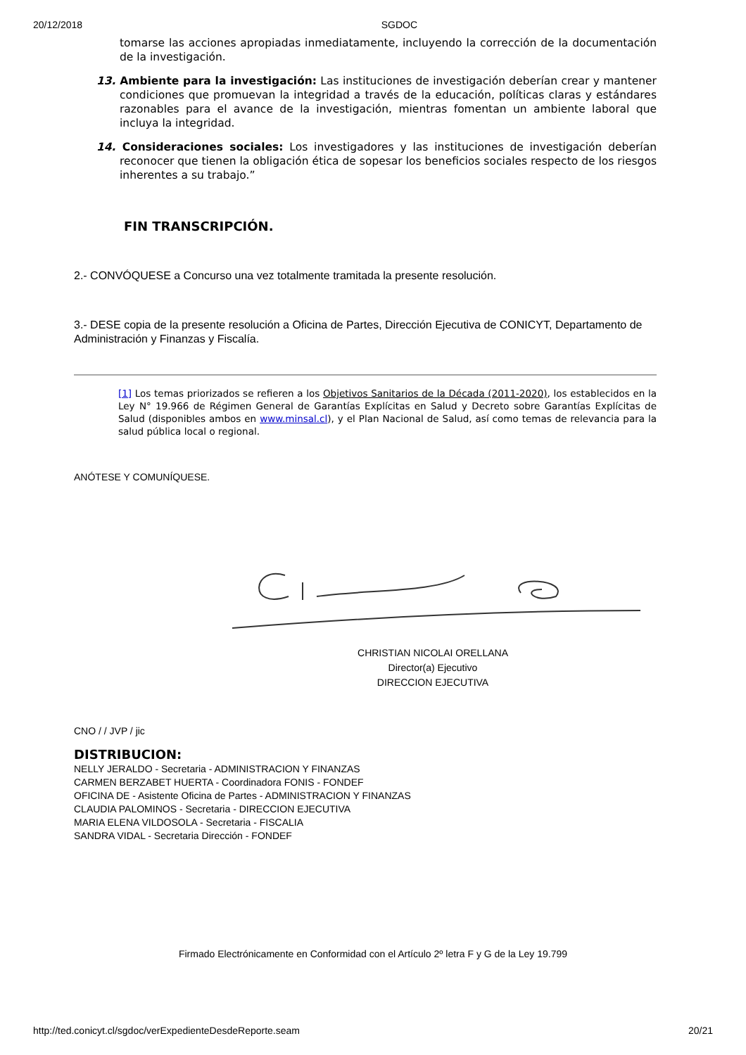20/12/2018 SGDOC
tomarse las acciones apropiadas inmediatamente, incluyendo la corrección de la documentación de la investigación.
13. Ambiente para la investigación: Las instituciones de investigación deberían crear y mantener condiciones que promuevan la integridad a través de la educación, políticas claras y estándares razonables para el avance de la investigación, mientras fomentan un ambiente laboral que incluya la integridad.
14. Consideraciones sociales: Los investigadores y las instituciones de investigación deberían reconocer que tienen la obligación ética de sopesar los beneficios sociales respecto de los riesgos inherentes a su trabajo.”
FIN TRANSCRIPCIÓN.
2.- CONVÓQUESE a Concurso una vez totalmente tramitada la presente resolución.
3.- DESE copia de la presente resolución a Oficina de Partes, Dirección Ejecutiva de CONICYT, Departamento de Administración y Finanzas y Fiscalía.
[1] Los temas priorizados se refieren a los Objetivos Sanitarios de la Década (2011-2020), los establecidos en la Ley N° 19.966 de Régimen General de Garantías Explícitas en Salud y Decreto sobre Garantías Explícitas de Salud (disponibles ambos en www.minsal.cl), y el Plan Nacional de Salud, así como temas de relevancia para la salud pública local o regional.
ANÓTESE Y COMUNÍQUESE.
CHRISTIAN NICOLAI ORELLANA
Director(a) Ejecutivo
DIRECCION EJECUTIVA
CNO / / JVP / jic
DISTRIBUCION:
NELLY JERALDO - Secretaria - ADMINISTRACION Y FINANZAS
CARMEN BERZABET HUERTA - Coordinadora FONIS - FONDEF
OFICINA DE - Asistente Oficina de Partes - ADMINISTRACION Y FINANZAS
CLAUDIA PALOMINOS - Secretaria - DIRECCION EJECUTIVA
MARIA ELENA VILDOSOLA - Secretaria - FISCALIA
SANDRA VIDAL - Secretaria Dirección - FONDEF
Firmado Electrónicamente en Conformidad con el Artículo 2º letra F y G de la Ley 19.799
http://ted.conicyt.cl/sgdoc/verExpedienteDesdeReporte.seam 20/21